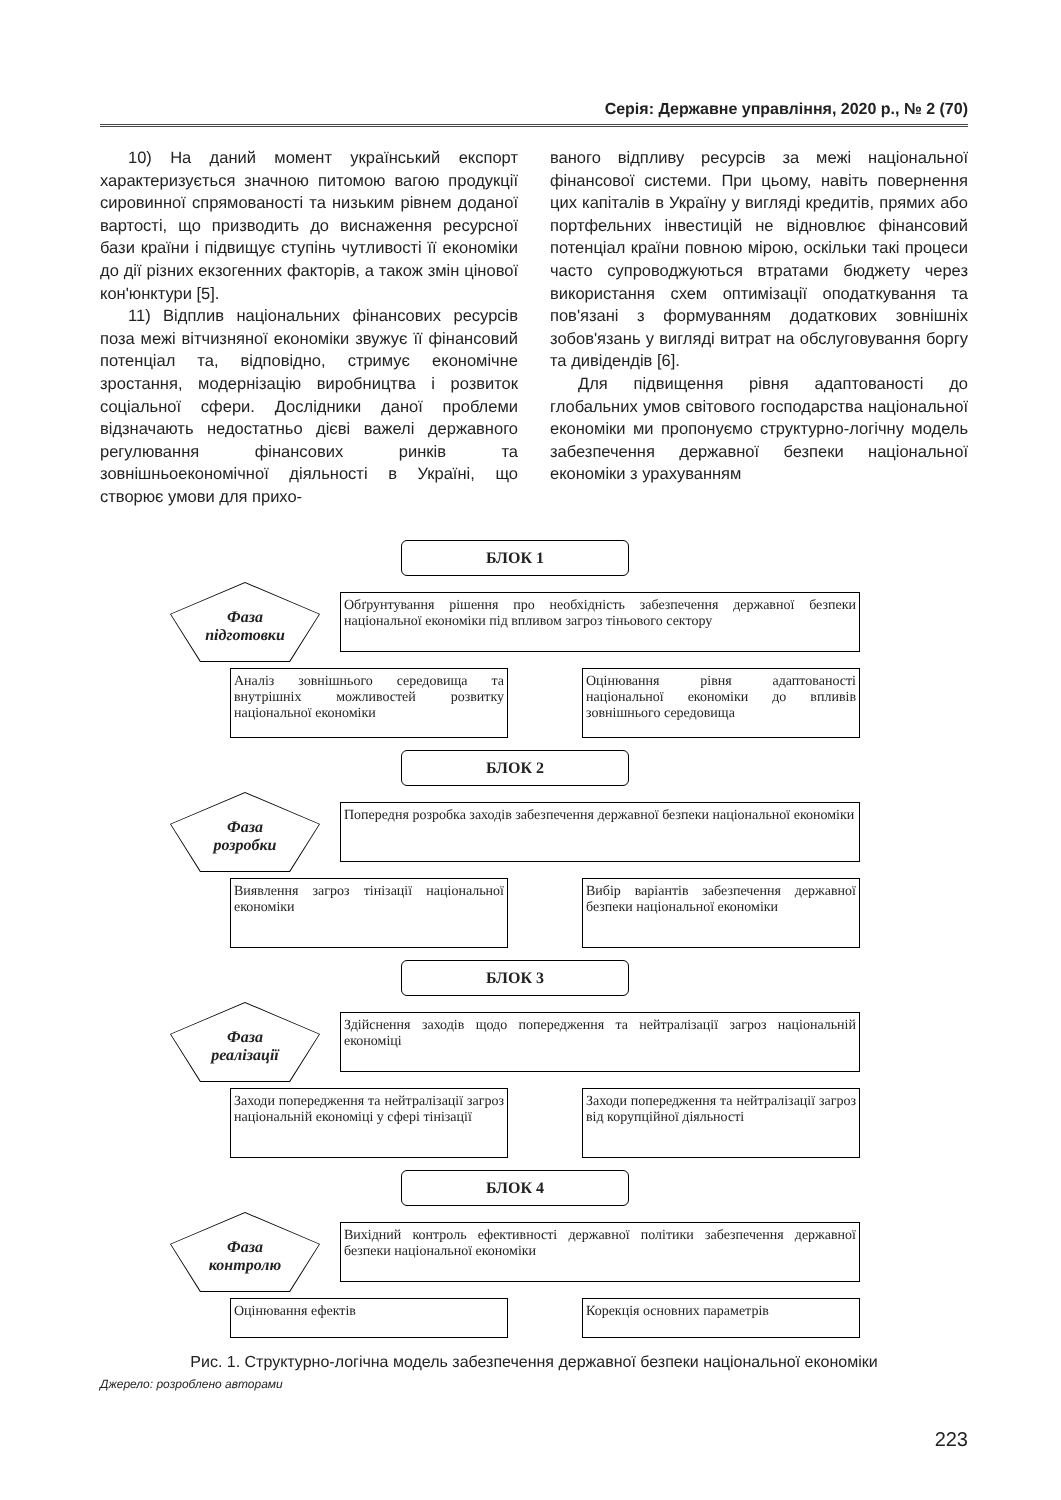Серія: Державне управління, 2020 р., № 2 (70)
10) На даний момент український експорт характеризується значною питомою вагою продукції сировинної спрямованості та низьким рівнем доданої вартості, що призводить до виснаження ресурсної бази країни і підвищує ступінь чутливості її економіки до дії різних екзогенних факторів, а також змін цінової кон'юнктури [5].
11) Відплив національних фінансових ресурсів поза межі вітчизняної економіки звужує її фінансовий потенціал та, відповідно, стримує економічне зростання, модернізацію виробництва і розвиток соціальної сфери. Дослідники даної проблеми відзначають недостатньо дієві важелі державного регулювання фінансових ринків та зовнішньоекономічної діяльності в Україні, що створює умови для прихо-
ваного відпливу ресурсів за межі національної фінансової системи. При цьому, навіть повернення цих капіталів в Україну у вигляді кредитів, прямих або портфельних інвестицій не відновлює фінансовий потенціал країни повною мірою, оскільки такі процеси часто супроводжуються втратами бюджету через використання схем оптимізації оподаткування та пов'язані з формуванням додаткових зовнішніх зобов'язань у вигляді витрат на обслуговування боргу та дивідендів [6].
Для підвищення рівня адаптованості до глобальних умов світового господарства національної економіки ми пропонуємо структурно-логічну модель забезпечення державної безпеки національної економіки з урахуванням
БЛОК 1
Фаза
підготовки
Обґрунтування рішення про необхідність забезпечення державної безпеки національної економіки під впливом загроз тіньового сектору
Аналіз зовнішнього середовища та внутрішніх можливостей розвитку національної економіки
Оцінювання рівня адаптованості національної економіки до впливів зовнішнього середовища
БЛОК 2
Фаза
розробки
Попередня розробка заходів забезпечення державної безпеки національної економіки
Виявлення загроз тінізації національної економіки
Вибір варіантів забезпечення державної безпеки національної економіки
БЛОК 3
Фаза
реалізації
Здійснення заходів щодо попередження та нейтралізації загроз національній економіці
Заходи попередження та нейтралізації загроз національній економіці у сфері тінізації
Заходи попередження та нейтралізації загроз від корупційної діяльності
БЛОК 4
Фаза
контролю
Вихідний контроль ефективності державної політики забезпечення державної безпеки національної економіки
Оцінювання ефектів Корекція основних параметрів
Рис. 1. Структурно-логічна модель забезпечення державної безпеки національної економіки
Джерело: розроблено авторами
223